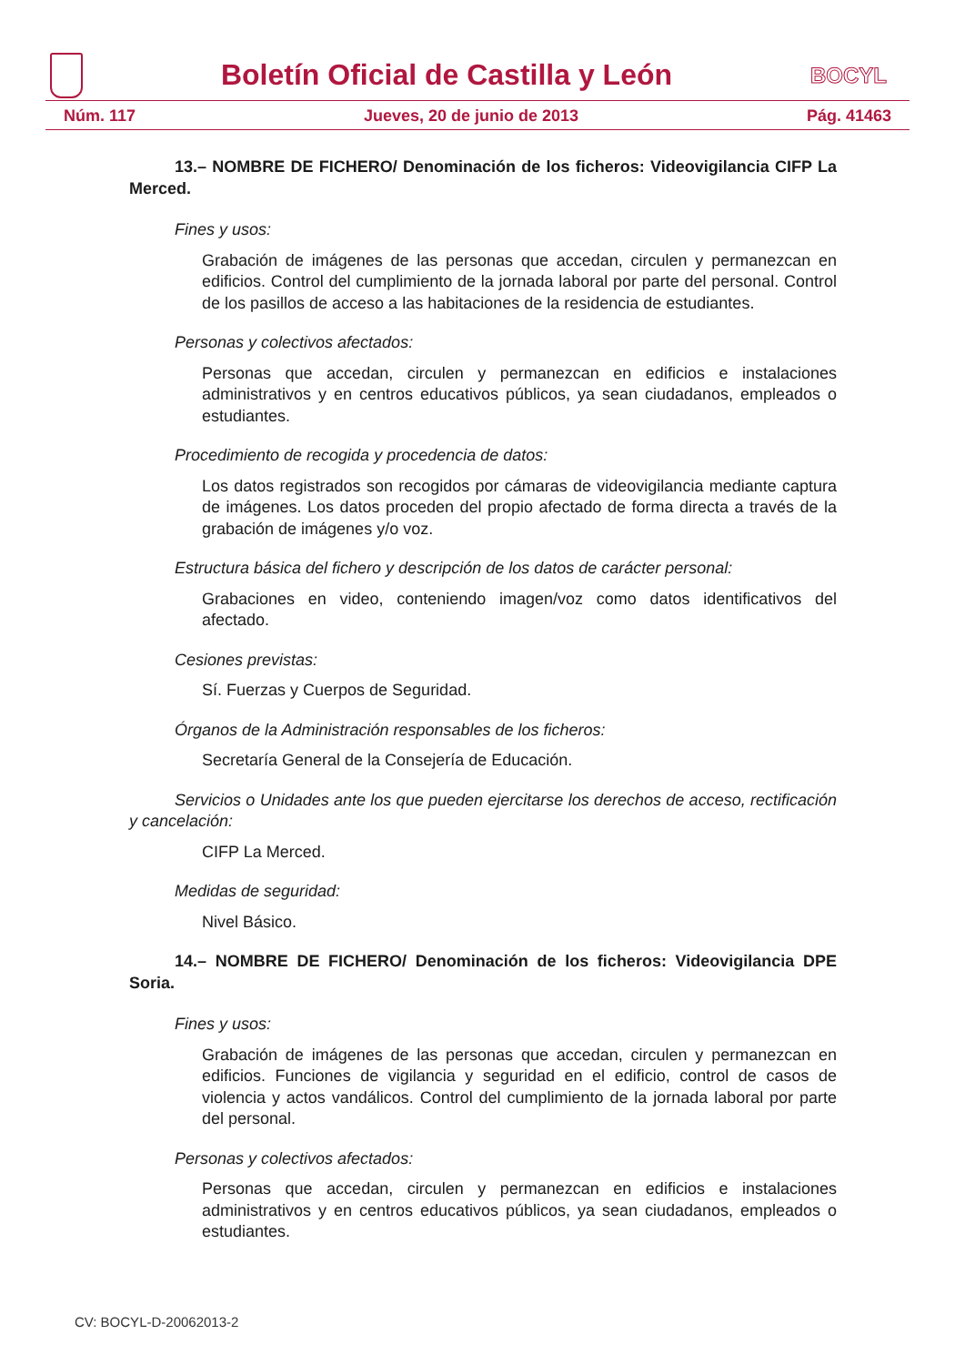Boletín Oficial de Castilla y León
BOCYL
Núm. 117 Jueves, 20 de junio de 2013 Pág. 41463
13.– NOMBRE DE FICHERO/ Denominación de los ficheros: Videovigilancia CIFP La Merced.
Fines y usos:
Grabación de imágenes de las personas que accedan, circulen y permanezcan en edificios. Control del cumplimiento de la jornada laboral por parte del personal. Control de los pasillos de acceso a las habitaciones de la residencia de estudiantes.
Personas y colectivos afectados:
Personas que accedan, circulen y permanezcan en edificios e instalaciones administrativos y en centros educativos públicos, ya sean ciudadanos, empleados o estudiantes.
Procedimiento de recogida y procedencia de datos:
Los datos registrados son recogidos por cámaras de videovigilancia mediante captura de imágenes. Los datos proceden del propio afectado de forma directa a través de la grabación de imágenes y/o voz.
Estructura básica del fichero y descripción de los datos de carácter personal:
Grabaciones en video, conteniendo imagen/voz como datos identificativos del afectado.
Cesiones previstas:
Sí. Fuerzas y Cuerpos de Seguridad.
Órganos de la Administración responsables de los ficheros:
Secretaría General de la Consejería de Educación.
Servicios o Unidades ante los que pueden ejercitarse los derechos de acceso, rectificación y cancelación:
CIFP La Merced.
Medidas de seguridad:
Nivel Básico.
14.– NOMBRE DE FICHERO/ Denominación de los ficheros: Videovigilancia DPE Soria.
Fines y usos:
Grabación de imágenes de las personas que accedan, circulen y permanezcan en edificios. Funciones de vigilancia y seguridad en el edificio, control de casos de violencia y actos vandálicos. Control del cumplimiento de la jornada laboral por parte del personal.
Personas y colectivos afectados:
Personas que accedan, circulen y permanezcan en edificios e instalaciones administrativos y en centros educativos públicos, ya sean ciudadanos, empleados o estudiantes.
CV: BOCYL-D-20062013-2